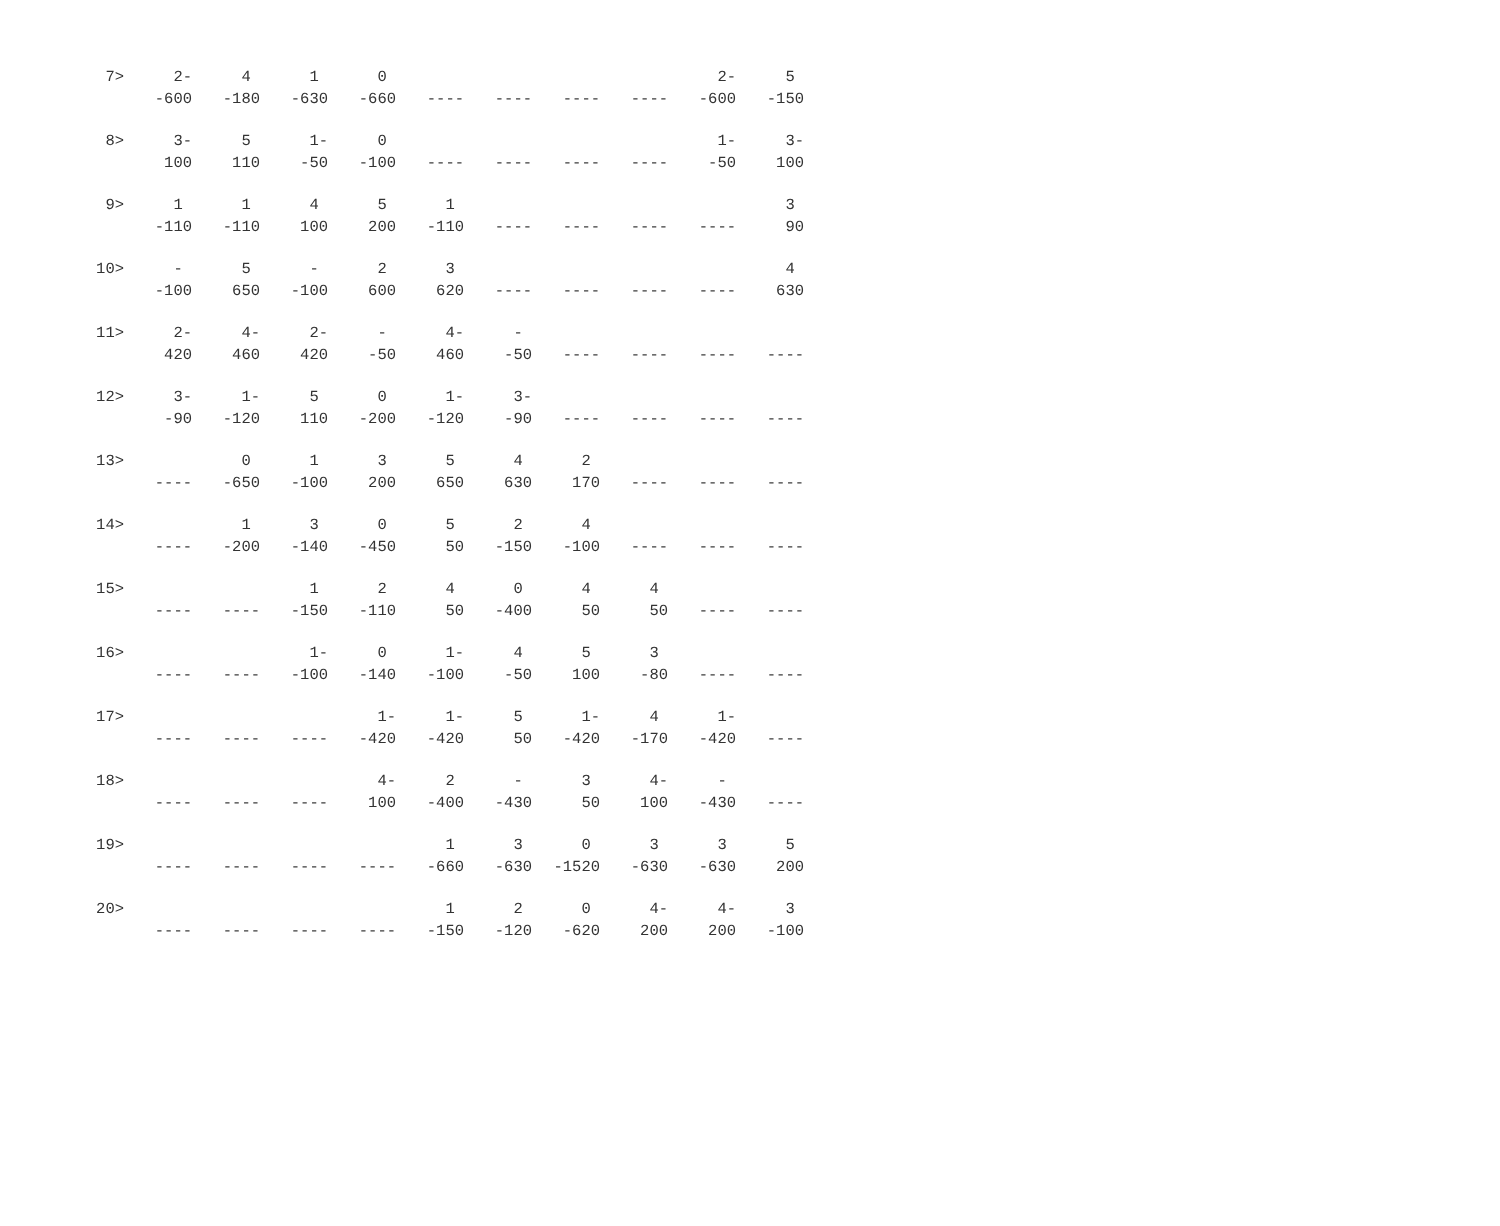| 7> | 2- | 4 | 1 | 0 | | | | | 2- | 5 |
| | -600 | -180 | -630 | -660 | ---- | ---- | ---- | ---- | -600 | -150 |
| 8> | 3- | 5 | 1- | 0 | | | | | 1- | 3- |
| | 100 | 110 | -50 | -100 | ---- | ---- | ---- | ---- | -50 | 100 |
| 9> | 1 | 1 | 4 | 5 | 1 | | | | | 3 |
| | -110 | -110 | 100 | 200 | -110 | ---- | ---- | ---- | ---- | 90 |
| 10> | - | 5 | - | 2 | 3 | | | | | 4 |
| | -100 | 650 | -100 | 600 | 620 | ---- | ---- | ---- | ---- | 630 |
| 11> | 2- | 4- | 2- | - | 4- | - | | | | |
| | 420 | 460 | 420 | -50 | 460 | -50 | ---- | ---- | ---- | ---- |
| 12> | 3- | 1- | 5 | 0 | 1- | 3- | | | | |
| | -90 | -120 | 110 | -200 | -120 | -90 | ---- | ---- | ---- | ---- |
| 13> | | 0 | 1 | 3 | 5 | 4 | 2 | | | |
| | ---- | -650 | -100 | 200 | 650 | 630 | 170 | ---- | ---- | ---- |
| 14> | | 1 | 3 | 0 | 5 | 2 | 4 | | | |
| | ---- | -200 | -140 | -450 | 50 | -150 | -100 | ---- | ---- | ---- |
| 15> | | | 1 | 2 | 4 | 0 | 4 | 4 | | |
| | ---- | ---- | -150 | -110 | 50 | -400 | 50 | 50 | ---- | ---- |
| 16> | | | 1- | 0 | 1- | 4 | 5 | 3 | | |
| | ---- | ---- | -100 | -140 | -100 | -50 | 100 | -80 | ---- | ---- |
| 17> | | | | 1- | 1- | 5 | 1- | 4 | 1- | |
| | ---- | ---- | ---- | -420 | -420 | 50 | -420 | -170 | -420 | ---- |
| 18> | | | | 4- | 2 | - | 3 | 4- | - | |
| | ---- | ---- | ---- | 100 | -400 | -430 | 50 | 100 | -430 | ---- |
| 19> | | | | | 1 | 3 | 0 | 3 | 3 | 5 |
| | ---- | ---- | ---- | ---- | -660 | -630 | -1520 | -630 | -630 | 200 |
| 20> | | | | | 1 | 2 | 0 | 4- | 4- | 3 |
| | ---- | ---- | ---- | ---- | -150 | -120 | -620 | 200 | 200 | -100 |